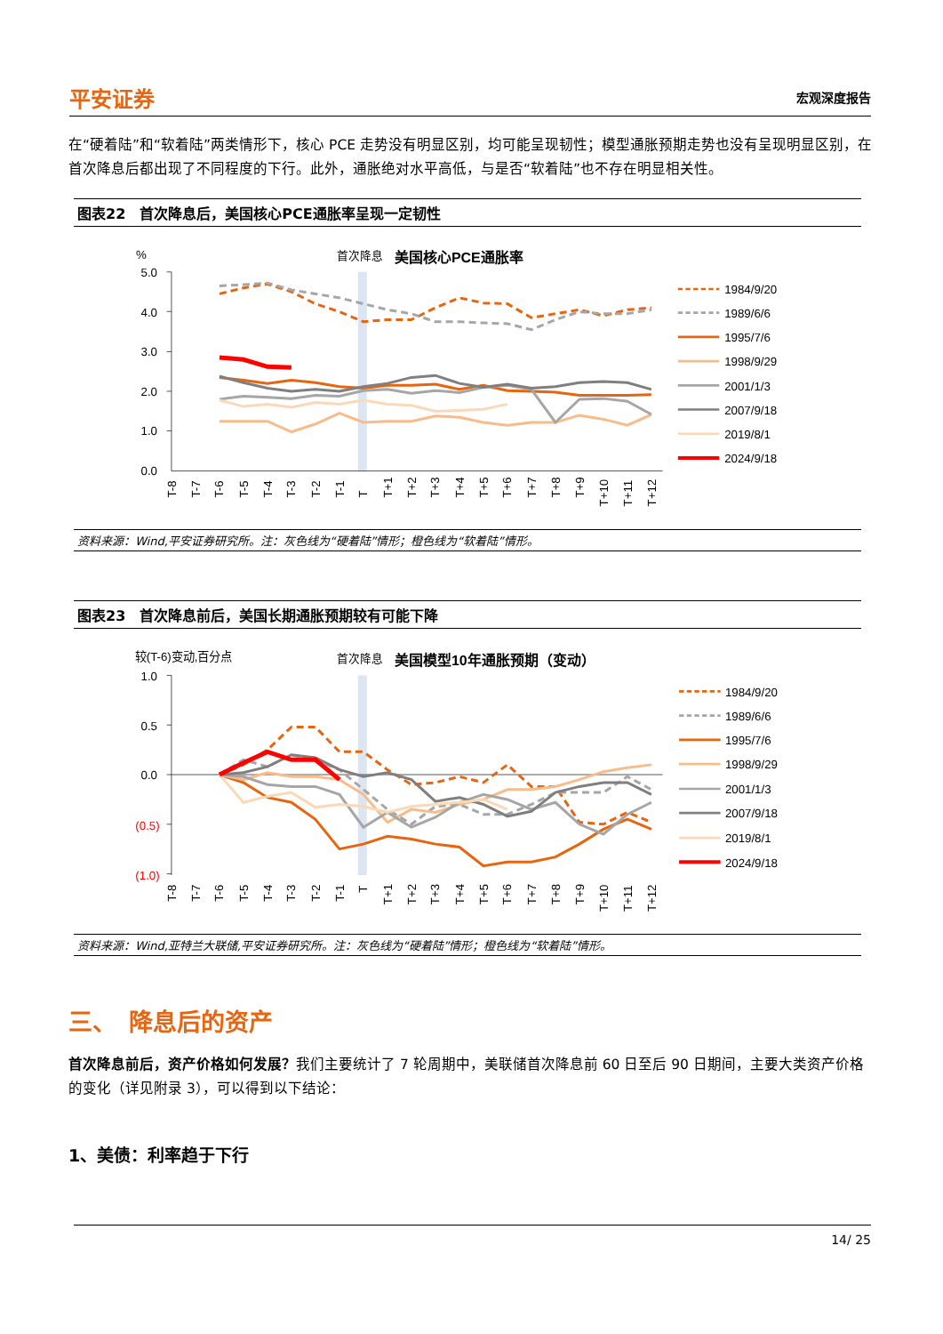平安证券 宏观深度报告
在“硬着陆”和“软着陆”两类情形下，核心 PCE 走势没有明显区别，均可能呈现韧性；模型通胀预期走势也没有呈现明显区别，在首次降息后都出现了不同程度的下行。此外，通胀绝对水平高低，与是否“软着陆”也不存在明显相关性。
图表22　首次降息后，美国核心PCE通胀率呈现一定韧性
%
首次降息
美国核心PCE通胀率
5.0
4.0
3.0
2.0
1.0
0.0
T-8
T-7
T-6
T-5
T-4
T-3
T-2
T-1
T
T+1
T+2
T+3
T+4
T+5
T+6
T+7
T+8
T+9
T+10
T+11
T+12
1984/9/20
1989/6/6
1995/7/6
1998/9/29
2001/1/3
2007/9/18
2019/8/1
2024/9/18
资料来源：Wind,平安证券研究所。注：灰色线为“硬着陆”情形；橙色线为“软着陆”情形。
图表23　首次降息前后，美国长期通胀预期较有可能下降
较(T-6)变动,百分点
首次降息
美国模型10年通胀预期（变动）
1.0
0.5
0.0
(0.5)
(1.0)
T-8
T-7
T-6
T-5
T-4
T-3
T-2
T-1
T
T+1
T+2
T+3
T+4
T+5
T+6
T+7
T+8
T+9
T+10
T+11
T+12
1984/9/20
1989/6/6
1995/7/6
1998/9/29
2001/1/3
2007/9/18
2019/8/1
2024/9/18
资料来源：Wind,亚特兰大联储,平安证券研究所。注：灰色线为“硬着陆”情形；橙色线为“软着陆”情形。
三、　降息后的资产
首次降息前后，资产价格如何发展？我们主要统计了 7 轮周期中，美联储首次降息前 60 日至后 90 日期间，主要大类资产价格的变化（详见附录 3），可以得到以下结论：
1、美债：利率趋于下行
14/ 25